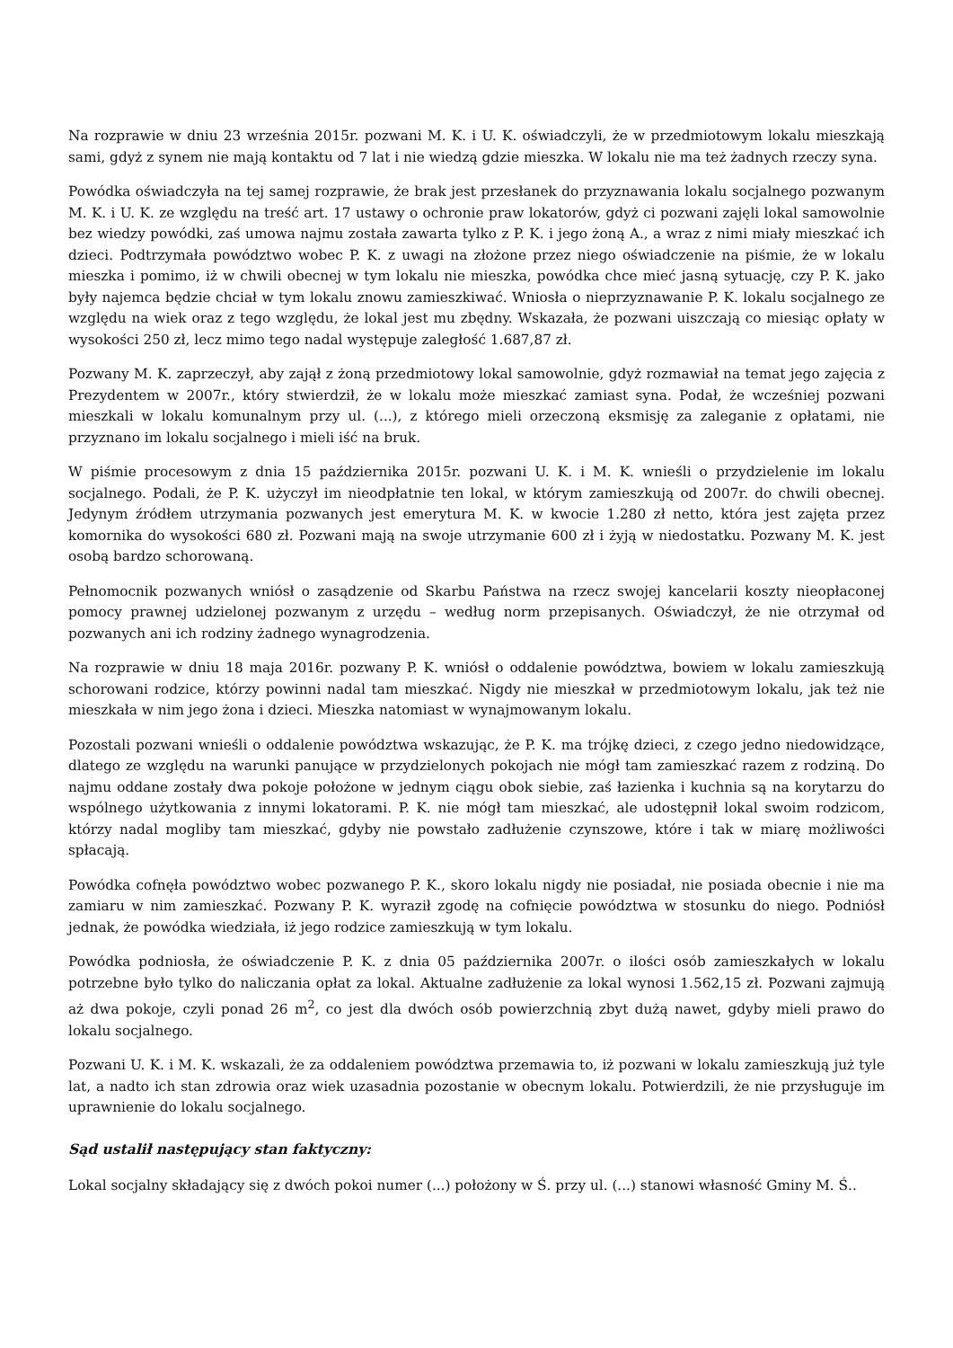Na rozprawie w dniu 23 września 2015r. pozwani M. K. i U. K. oświadczyli, że w przedmiotowym lokalu mieszkają sami, gdyż z synem nie mają kontaktu od 7 lat i nie wiedzą gdzie mieszka. W lokalu nie ma też żadnych rzeczy syna.
Powódka oświadczyła na tej samej rozprawie, że brak jest przesłanek do przyznawania lokalu socjalnego pozwanym M. K. i U. K. ze względu na treść art. 17 ustawy o ochronie praw lokatorów, gdyż ci pozwani zajęli lokal samowolnie bez wiedzy powódki, zaś umowa najmu została zawarta tylko z P. K. i jego żoną A., a wraz z nimi miały mieszkać ich dzieci. Podtrzymała powództwo wobec P. K. z uwagi na złożone przez niego oświadczenie na piśmie, że w lokalu mieszka i pomimo, iż w chwili obecnej w tym lokalu nie mieszka, powódka chce mieć jasną sytuację, czy P. K. jako były najemca będzie chciał w tym lokalu znowu zamieszkiwać. Wniosła o nieprzyznawanie P. K. lokalu socjalnego ze względu na wiek oraz z tego względu, że lokal jest mu zbędny. Wskazała, że pozwani uiszczają co miesiąc opłaty w wysokości 250 zł, lecz mimo tego nadal występuje zaległość 1.687,87 zł.
Pozwany M. K. zaprzeczył, aby zajął z żoną przedmiotowy lokal samowolnie, gdyż rozmawiał na temat jego zajęcia z Prezydentem w 2007r., który stwierdził, że w lokalu może mieszkać zamiast syna. Podał, że wcześniej pozwani mieszkali w lokalu komunalnym przy ul. (...), z którego mieli orzeczoną eksmisję za zaleganie z opłatami, nie przyznano im lokalu socjalnego i mieli iść na bruk.
W piśmie procesowym z dnia 15 października 2015r. pozwani U. K. i M. K. wnieśli o przydzielenie im lokalu socjalnego. Podali, że P. K. użyczył im nieodpłatnie ten lokal, w którym zamieszkują od 2007r. do chwili obecnej. Jedynym źródłem utrzymania pozwanych jest emerytura M. K. w kwocie 1.280 zł netto, która jest zajęta przez komornika do wysokości 680 zł. Pozwani mają na swoje utrzymanie 600 zł i żyją w niedostatku. Pozwany M. K. jest osobą bardzo schorowaną.
Pełnomocnik pozwanych wniósł o zasądzenie od Skarbu Państwa na rzecz swojej kancelarii koszty nieopłaconej pomocy prawnej udzielonej pozwanym z urzędu – według norm przepisanych. Oświadczył, że nie otrzymał od pozwanych ani ich rodziny żadnego wynagrodzenia.
Na rozprawie w dniu 18 maja 2016r. pozwany P. K. wniósł o oddalenie powództwa, bowiem w lokalu zamieszkują schorowani rodzice, którzy powinni nadal tam mieszkać. Nigdy nie mieszkał w przedmiotowym lokalu, jak też nie mieszkała w nim jego żona i dzieci. Mieszka natomiast w wynajmowanym lokalu.
Pozostali pozwani wnieśli o oddalenie powództwa wskazując, że P. K. ma trójkę dzieci, z czego jedno niedowidzące, dlatego ze względu na warunki panujące w przydzielonych pokojach nie mógł tam zamieszkać razem z rodziną. Do najmu oddane zostały dwa pokoje położone w jednym ciągu obok siebie, zaś łazienka i kuchnia są na korytarzu do wspólnego użytkowania z innymi lokatorami. P. K. nie mógł tam mieszkać, ale udostępnił lokal swoim rodzicom, którzy nadal mogliby tam mieszkać, gdyby nie powstało zadłużenie czynszowe, które i tak w miarę możliwości spłacają.
Powódka cofnęła powództwo wobec pozwanego P. K., skoro lokalu nigdy nie posiadał, nie posiada obecnie i nie ma zamiaru w nim zamieszkać. Pozwany P. K. wyraził zgodę na cofnięcie powództwa w stosunku do niego. Podniósł jednak, że powódka wiedziała, iż jego rodzice zamieszkują w tym lokalu.
Powódka podniosła, że oświadczenie P. K. z dnia 05 października 2007r. o ilości osób zamieszkałych w lokalu potrzebne było tylko do naliczania opłat za lokal. Aktualne zadłużenie za lokal wynosi 1.562,15 zł. Pozwani zajmują aż dwa pokoje, czyli ponad 26 m<sup>2</sup>, co jest dla dwóch osób powierzchnią zbyt dużą nawet, gdyby mieli prawo do lokalu socjalnego.
Pozwani U. K. i M. K. wskazali, że za oddaleniem powództwa przemawia to, iż pozwani w lokalu zamieszkują już tyle lat, a nadto ich stan zdrowia oraz wiek uzasadnia pozostanie w obecnym lokalu. Potwierdzili, że nie przysługuje im uprawnienie do lokalu socjalnego.
Sąd ustalił następujący stan faktyczny:
Lokal socjalny składający się z dwóch pokoi numer (...) położony w Ś. przy ul. (...) stanowi własność Gminy M. Ś..